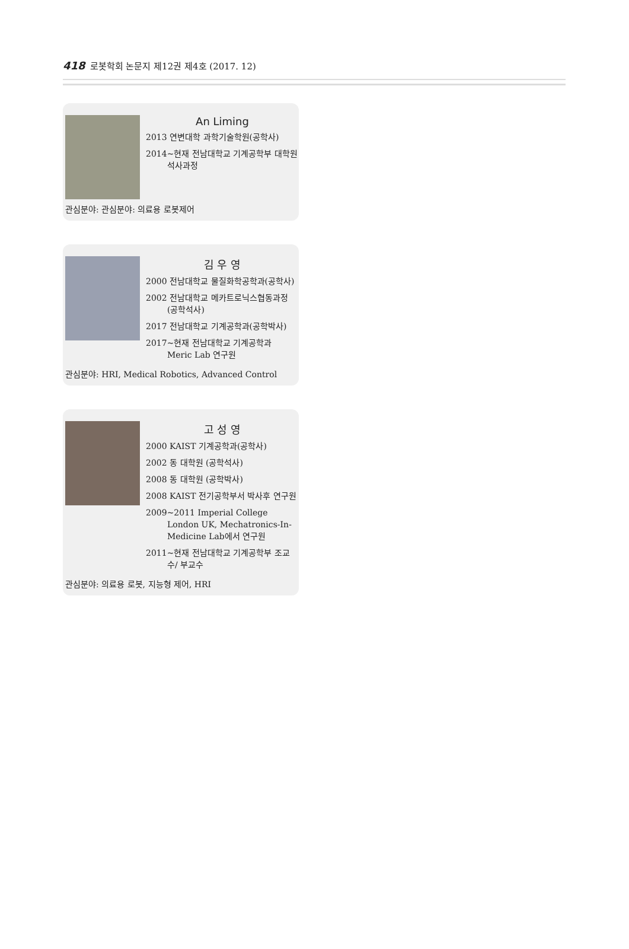418 로봇학회 논문지 제12권 제4호 (2017. 12)
An Liming
2013 연변대학 과학기술학원(공학사)
2014~현재 전남대학교 기계공학부 대학원 석사과정
관심분야: 관심분야: 의료용 로봇제어
김 우 영
2000 전남대학교 물질화학공학과(공학사)
2002 전남대학교 메카트로닉스협동과정 (공학석사)
2017 전남대학교 기계공학과(공학박사)
2017~현재 전남대학교 기계공학과 Meric Lab 연구원
관심분야: HRI, Medical Robotics, Advanced Control
고 성 영
2000 KAIST 기계공학과(공학사)
2002 동 대학원 (공학석사)
2008 동 대학원 (공학박사)
2008 KAIST 전기공학부서 박사후 연구원
2009~2011 Imperial College London UK, Mechatronics-In-Medicine Lab에서 연구원
2011~현재 전남대학교 기계공학부 조교수/ 부교수
관심분야: 의료용 로봇, 지능형 제어, HRI